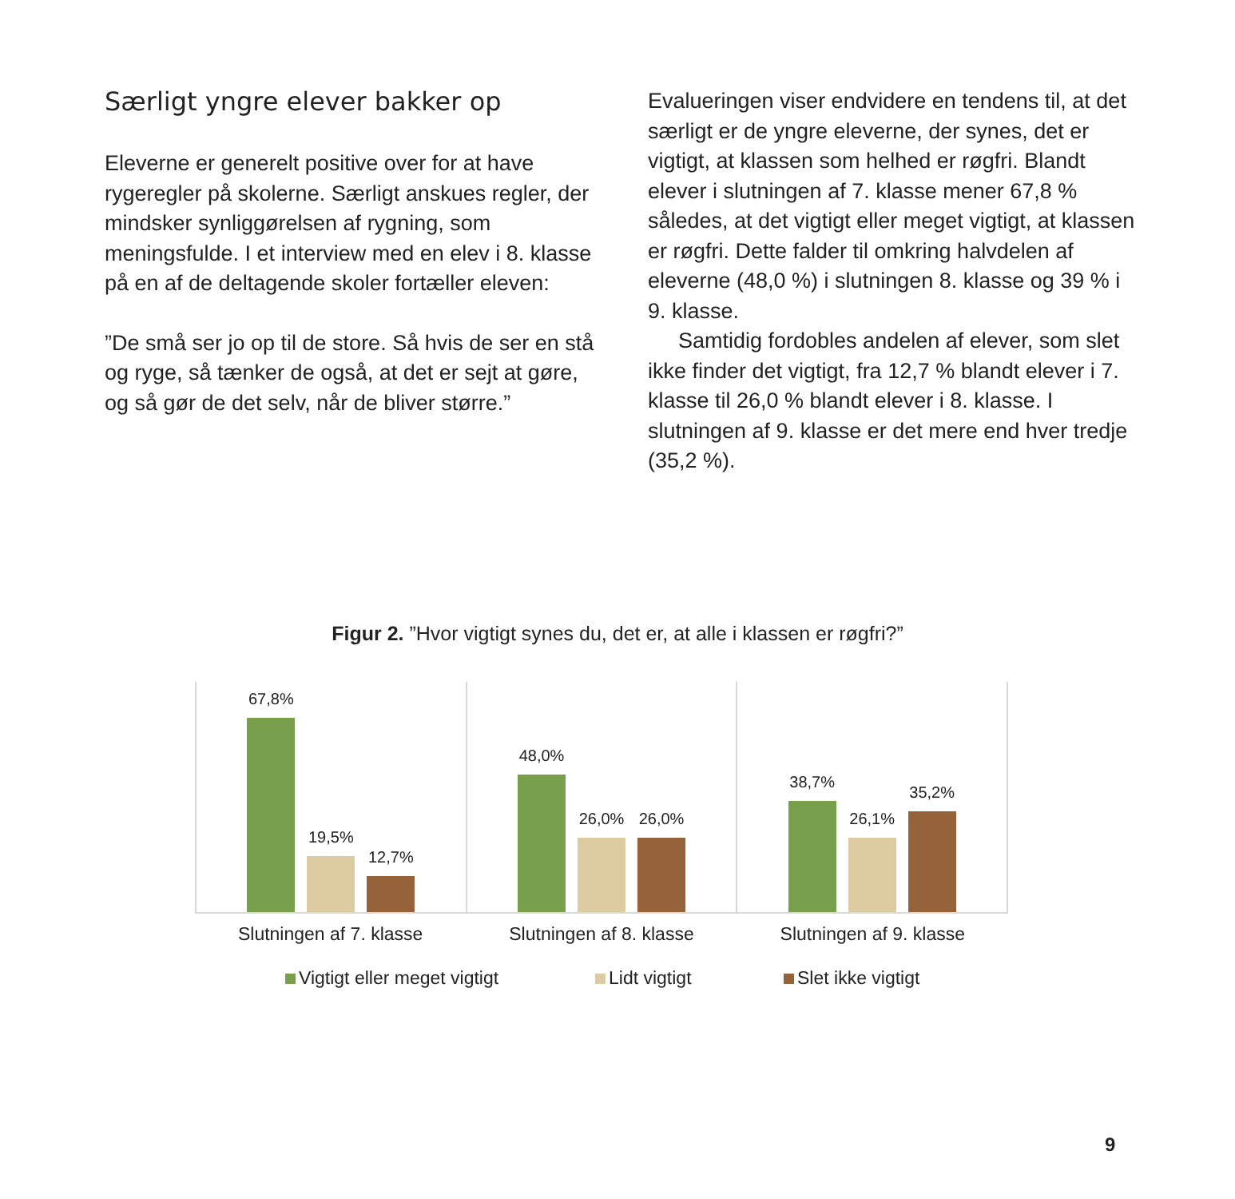Særligt yngre elever bakker op
Eleverne er generelt positive over for at have rygeregler på skolerne. Særligt anskues regler, der mindsker synliggørelsen af rygning, som meningsfulde. I et interview med en elev i 8. klasse på en af de deltagende skoler fortæller eleven:
”De små ser jo op til de store. Så hvis de ser en stå og ryge, så tænker de også, at det er sejt at gøre, og så gør de det selv, når de bliver større.”
Evalueringen viser endvidere en tendens til, at det særligt er de yngre eleverne, der synes, det er vigtigt, at klassen som helhed er røgfri. Blandt elever i slutningen af 7. klasse mener 67,8 % således, at det vigtigt eller meget vigtigt, at klassen er røgfri. Dette falder til omkring halvdelen af eleverne (48,0 %) i slutningen 8. klasse og 39 % i 9. klasse.
Samtidig fordobles andelen af elever, som slet ikke finder det vigtigt, fra 12,7 % blandt elever i 7. klasse til 26,0 % blandt elever i 8. klasse. I slutningen af 9. klasse er det mere end hver tredje (35,2 %).
Figur 2. ”Hvor vigtigt synes du, det er, at alle i klassen er røgfri?”
67,8%
19,5%
12,7%
48,0%
26,0%
26,0%
38,7%
26,1%
35,2%
Slutningen af 7. klasse Slutningen af 8. klasse Slutningen af 9. klasse
Vigtigt eller meget vigtigt Lidt vigtigt Slet ikke vigtigt
9